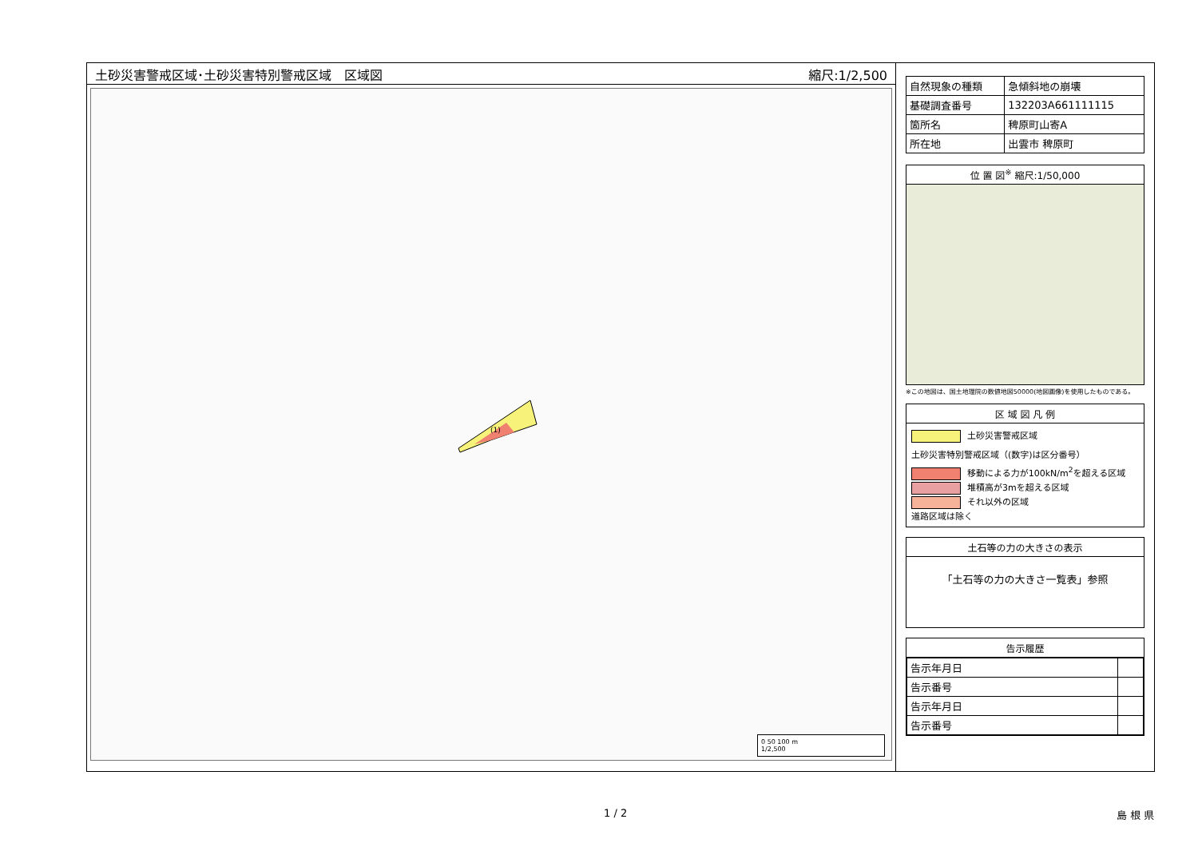土砂災害警戒区域･土砂災害特別警戒区域　区域図 縮尺:1/2,500
(1)
0 50 100 m
1/2,500
| 自然現象の種類 | 急傾斜地の崩壊 |
| 基礎調査番号 | 132203A661111115 |
| 箇所名 | 稗原町山寄A |
| 所在地 | 出雲市 稗原町 |
位 置 図<sup>※</sup> 縮尺:1/50,000
※この地図は、国土地理院の数値地図50000(地図画像)を使用したものである。
区 域 図 凡 例
土砂災害警戒区域
土砂災害特別警戒区域（(数字)は区分番号）
移動による力が100kN/m<sup>2</sup>を超える区域
堆積高が3mを超える区域
それ以外の区域
道路区域は除く
土石等の力の大きさの表示
「土石等の力の大きさ一覧表」参照
告示履歴
| 告示年月日 | |
| 告示番号 | |
| 告示年月日 | |
| 告示番号 | |
1 / 2 島 根 県